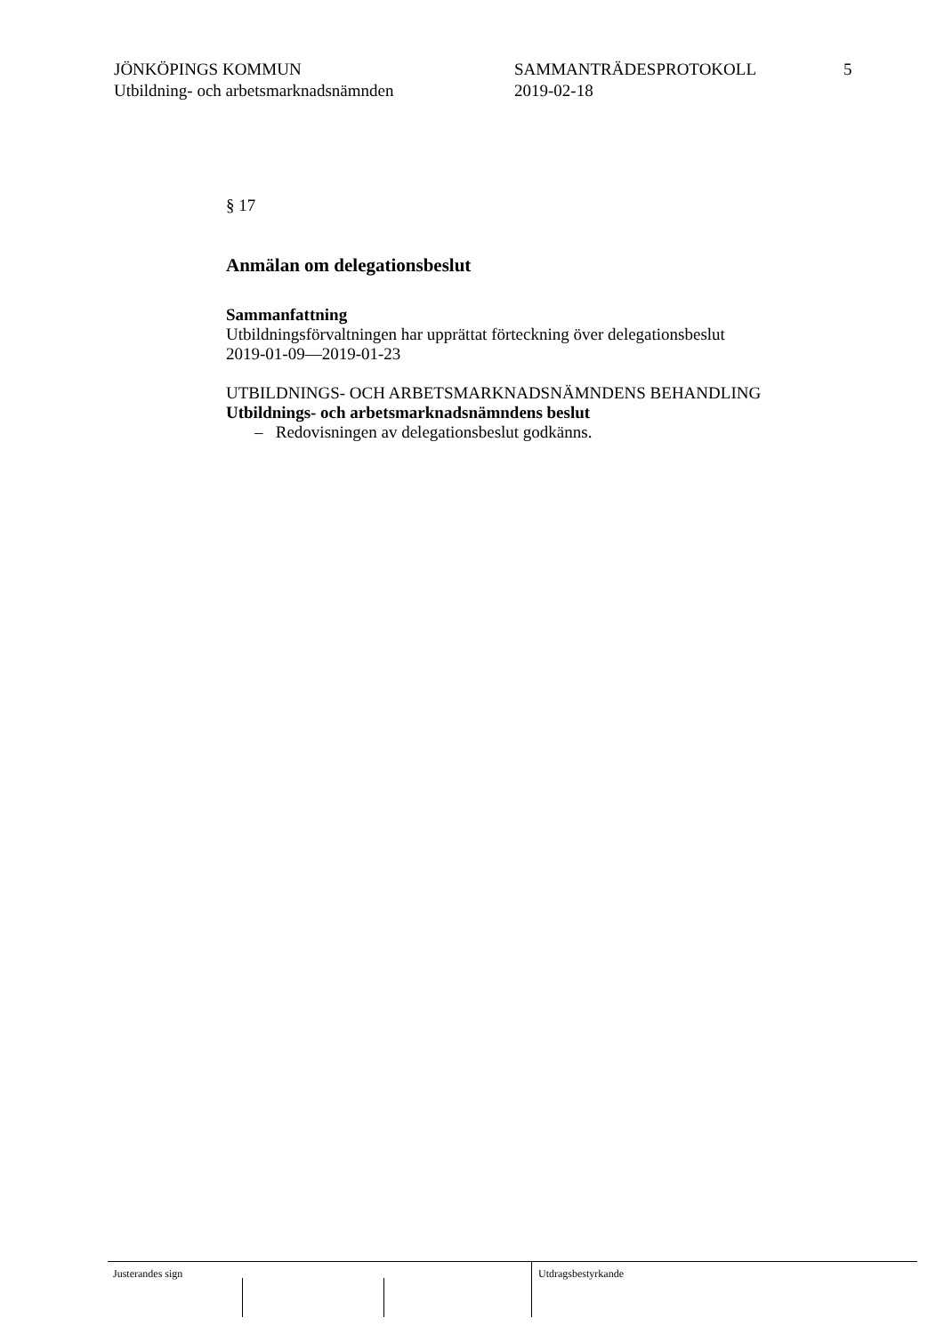JÖNKÖPINGS KOMMUN
Utbildning- och arbetsmarknadsnämnden
SAMMANTRÄDESPROTOKOLL
2019-02-18
5
§ 17
Anmälan om delegationsbeslut
Sammanfattning
Utbildningsförvaltningen har upprättat förteckning över delegationsbeslut
2019-01-09—2019-01-23
UTBILDNINGS- OCH ARBETSMARKNADSNÄMNDENS BEHANDLING
Utbildnings- och arbetsmarknadsnämndens beslut
– Redovisningen av delegationsbeslut godkänns.
Justerandes sign Utdragsbestyrkande